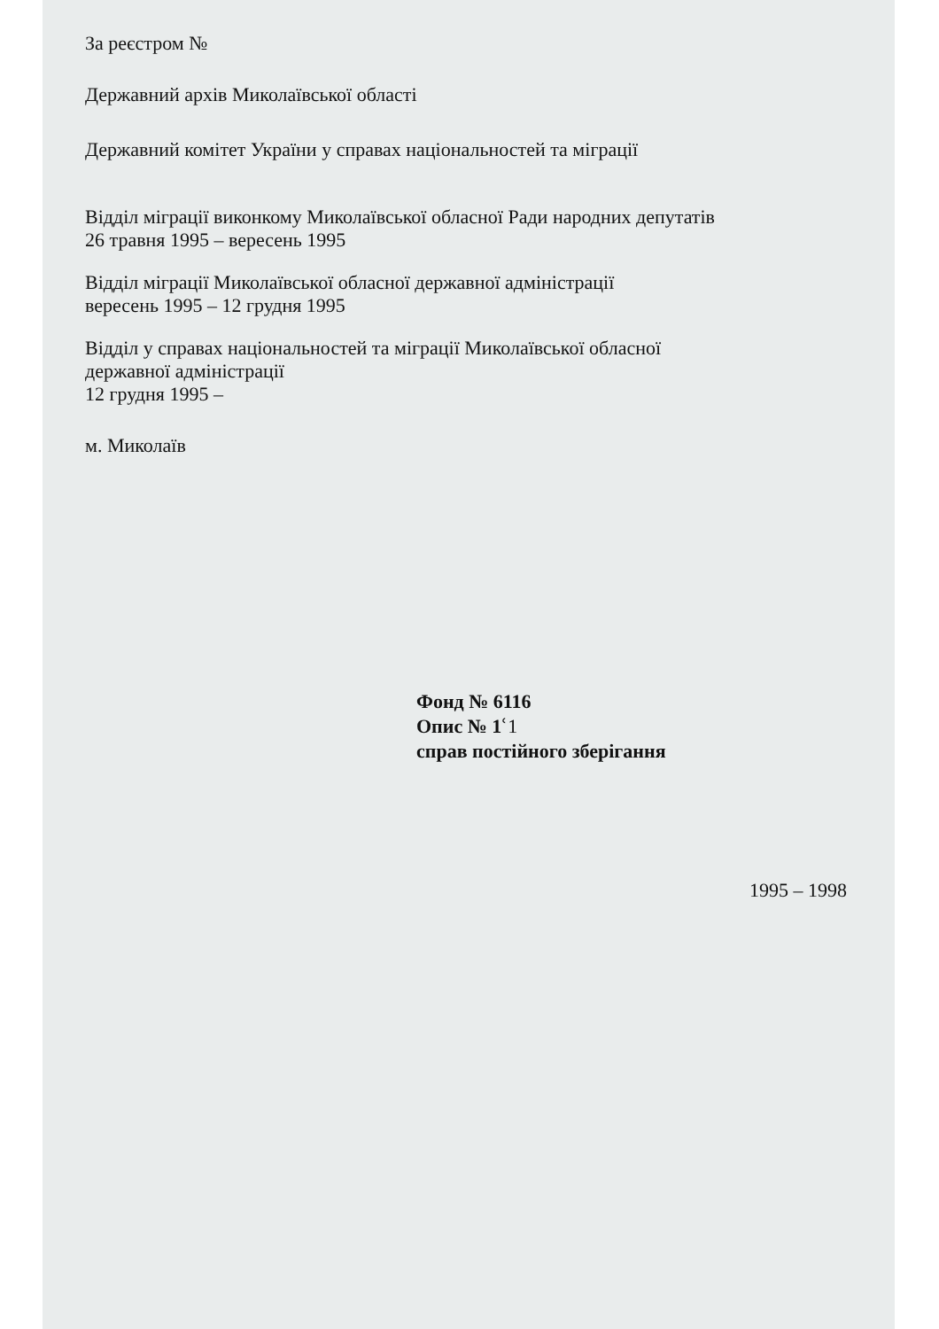За реєстром №
Державний архів Миколаївської області
Державний комітет України у справах національностей та міграції
Відділ міграції виконкому Миколаївської обласної Ради народних депутатів
26 травня 1995 – вересень 1995
Відділ міграції Миколаївської обласної державної адміністрації
вересень 1995 – 12 грудня 1995
Відділ у справах національностей та міграції Миколаївської обласної
державної адміністрації
12 грудня 1995 –
м. Миколаїв
Фонд № 6116
Опис № 1ՙ1
справ постійного зберігання
1995 – 1998